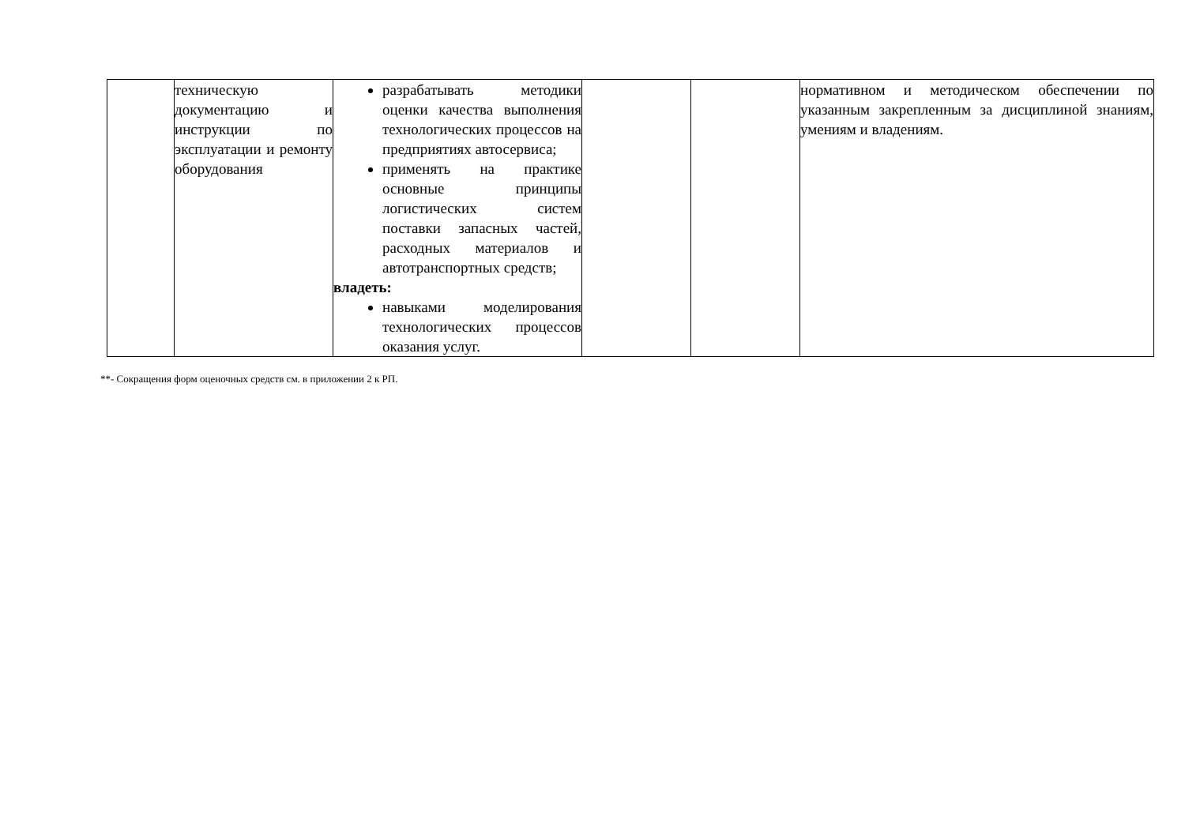| | техническую документацию и инструкции по эксплуатации и ремонту оборудования | разрабатывать методики оценки качества выполнения технологических процессов на предприятиях автосервиса; применять на практике основные принципы логистических систем поставки запасных частей, расходных материалов и автотранспортных средств; владеть: навыками моделирования технологических процессов оказания услуг. | | | нормативном и методическом обеспечении по указанным закрепленным за дисциплиной знаниям, умениям и владениям. |
**- Сокращения форм оценочных средств см. в приложении 2 к РП.